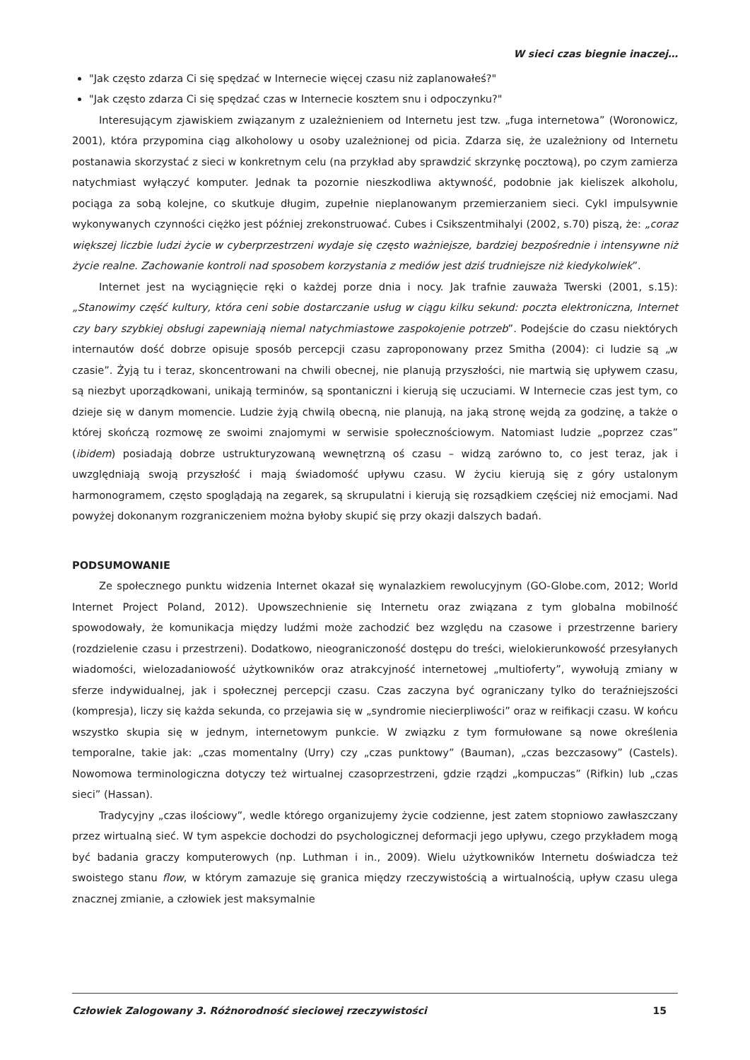W sieci czas biegnie inaczej…
"Jak często zdarza Ci się spędzać w Internecie więcej czasu niż zaplanowałeś?"
"Jak często zdarza Ci się spędzać czas w Internecie kosztem snu i odpoczynku?"
Interesującym zjawiskiem związanym z uzależnieniem od Internetu jest tzw. „fuga internetowa” (Woronowicz, 2001), która przypomina ciąg alkoholowy u osoby uzależnionej od picia. Zdarza się, że uzależniony od Internetu postanawia skorzystać z sieci w konkretnym celu (na przykład aby sprawdzić skrzynkę pocztową), po czym zamierza natychmiast wyłączyć komputer. Jednak ta pozornie nieszkodliwa aktywność, podobnie jak kieliszek alkoholu, pociąga za sobą kolejne, co skutkuje długim, zupełnie nieplanowanym przemierzaniem sieci. Cykl impulsywnie wykonywanych czynności ciężko jest później zrekonstruować. Cubes i Csikszentmihalyi (2002, s.70) piszą, że: „coraz większej liczbie ludzi życie w cyberprzestrzeni wydaje się często ważniejsze, bardziej bezpośrednie i intensywne niż życie realne. Zachowanie kontroli nad sposobem korzystania z mediów jest dziś trudniejsze niż kiedykolwiek”.
Internet jest na wyciągnięcie ręki o każdej porze dnia i nocy. Jak trafnie zauważa Twerski (2001, s.15): „Stanowimy część kultury, która ceni sobie dostarczanie usług w ciągu kilku sekund: poczta elektroniczna, Internet czy bary szybkiej obsługi zapewniają niemal natychmiastowe zaspokojenie potrzeb”. Podejście do czasu niektórych internautów dość dobrze opisuje sposób percepcji czasu zaproponowany przez Smitha (2004): ci ludzie są „w czasie”. Żyją tu i teraz, skoncentrowani na chwili obecnej, nie planują przyszłości, nie martwią się upływem czasu, są niezbyt uporządkowani, unikają terminów, są spontaniczni i kierują się uczuciami. W Internecie czas jest tym, co dzieje się w danym momencie. Ludzie żyją chwilą obecną, nie planują, na jaką stronę wejdą za godzinę, a także o której skończą rozmowę ze swoimi znajomymi w serwisie społecznościowym. Natomiast ludzie „poprzez czas” (ibidem) posiadają dobrze ustrukturyzowaną wewnętrzną oś czasu – widzą zarówno to, co jest teraz, jak i uwzględniają swoją przyszłość i mają świadomość upływu czasu. W życiu kierują się z góry ustalonym harmonogramem, często spoglądają na zegarek, są skrupulatni i kierują się rozsądkiem częściej niż emocjami. Nad powyżej dokonanym rozgraniczeniem można byłoby skupić się przy okazji dalszych badań.
PODSUMOWANIE
Ze społecznego punktu widzenia Internet okazał się wynalazkiem rewolucyjnym (GO-Globe.com, 2012; World Internet Project Poland, 2012). Upowszechnienie się Internetu oraz związana z tym globalna mobilność spowodowały, że komunikacja między ludźmi może zachodzić bez względu na czasowe i przestrzenne bariery (rozdzielenie czasu i przestrzeni). Dodatkowo, nieograniczoność dostępu do treści, wielokierunkowość przesyłanych wiadomości, wielozadaniowość użytkowników oraz atrakcyjność internetowej „multioferty”, wywołują zmiany w sferze indywidualnej, jak i społecznej percepcji czasu. Czas zaczyna być ograniczany tylko do teraźniejszości (kompresja), liczy się każda sekunda, co przejawia się w „syndromie niecierpliwości” oraz w reifikacji czasu. W końcu wszystko skupia się w jednym, internetowym punkcie. W związku z tym formułowane są nowe określenia temporalne, takie jak: „czas momentalny (Urry) czy „czas punktowy” (Bauman), „czas bezczasowy” (Castels). Nowomowa terminologiczna dotyczy też wirtualnej czasoprzestrzeni, gdzie rządzi „kompuczas” (Rifkin) lub „czas sieci” (Hassan).
Tradycyjny „czas ilościowy”, wedle którego organizujemy życie codzienne, jest zatem stopniowo zawłaszczany przez wirtualną sieć. W tym aspekcie dochodzi do psychologicznej deformacji jego upływu, czego przykładem mogą być badania graczy komputerowych (np. Luthman i in., 2009). Wielu użytkowników Internetu doświadcza też swoistego stanu flow, w którym zamazuje się granica między rzeczywistością a wirtualnością, upływ czasu ulega znacznej zmianie, a człowiek jest maksymalnie
Człowiek Zalogowany 3. Różnorodność sieciowej rzeczywistości 15